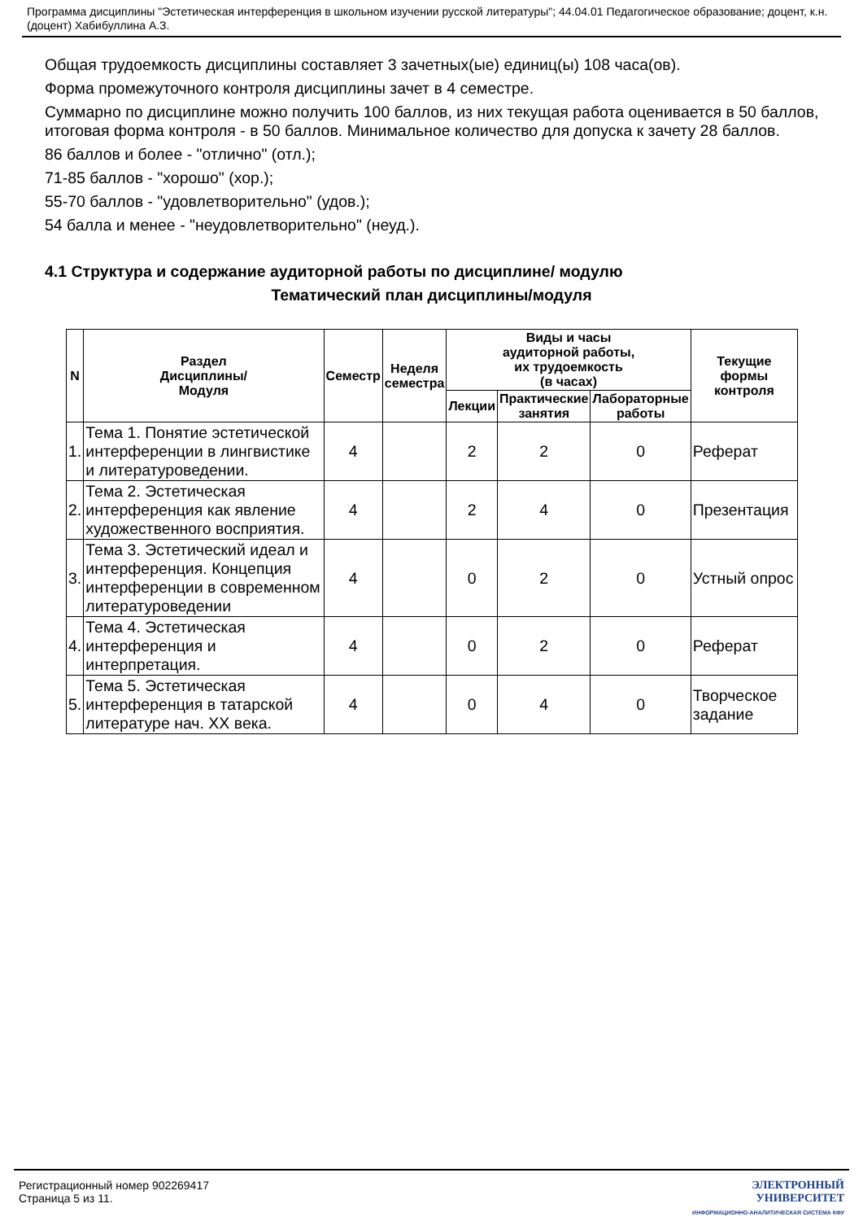Программа дисциплины "Эстетическая интерференция в школьном изучении русской литературы"; 44.04.01 Педагогическое образование; доцент, к.н. (доцент) Хабибуллина А.З.
Общая трудоемкость дисциплины составляет 3 зачетных(ые) единиц(ы) 108 часа(ов).
Форма промежуточного контроля дисциплины зачет в 4 семестре.
Суммарно по дисциплине можно получить 100 баллов, из них текущая работа оценивается в 50 баллов, итоговая форма контроля - в 50 баллов. Минимальное количество для допуска к зачету 28 баллов.
86 баллов и более - "отлично" (отл.);
71-85 баллов - "хорошо" (хор.);
55-70 баллов - "удовлетворительно" (удов.);
54 балла и менее - "неудовлетворительно" (неуд.).
4.1 Структура и содержание аудиторной работы по дисциплине/ модулю
Тематический план дисциплины/модуля
| N | Раздел Дисциплины/ Модуля | Семестр | Неделя семестра | Виды и часы аудиторной работы, их трудоемкость (в часах) | | | Текущие формы контроля |
| --- | --- | --- | --- | --- | --- | --- | --- |
| | | | | Лекции | Практические занятия | Лабораторные работы | |
| 1. | Тема 1. Понятие эстетической интерференции в лингвистике и литературоведении. | 4 | | 2 | 2 | 0 | Реферат |
| 2. | Тема 2. Эстетическая интерференция как явление художественного восприятия. | 4 | | 2 | 4 | 0 | Презентация |
| 3. | Тема 3. Эстетический идеал и интерференция. Концепция интерференции в современном литературоведении | 4 | | 0 | 2 | 0 | Устный опрос |
| 4. | Тема 4. Эстетическая интерференция и интерпретация. | 4 | | 0 | 2 | 0 | Реферат |
| 5. | Тема 5. Эстетическая интерференция в татарской литературе нач. XX века. | 4 | | 0 | 4 | 0 | Творческое задание |
Регистрационный номер 902269417
Страница 5 из 11.
ЭЛЕКТРОННЫЙ
УНИВЕРСИТЕТ
ИНФОРМАЦИОННО-АНАЛИТИЧЕСКАЯ СИСТЕМА КФУ